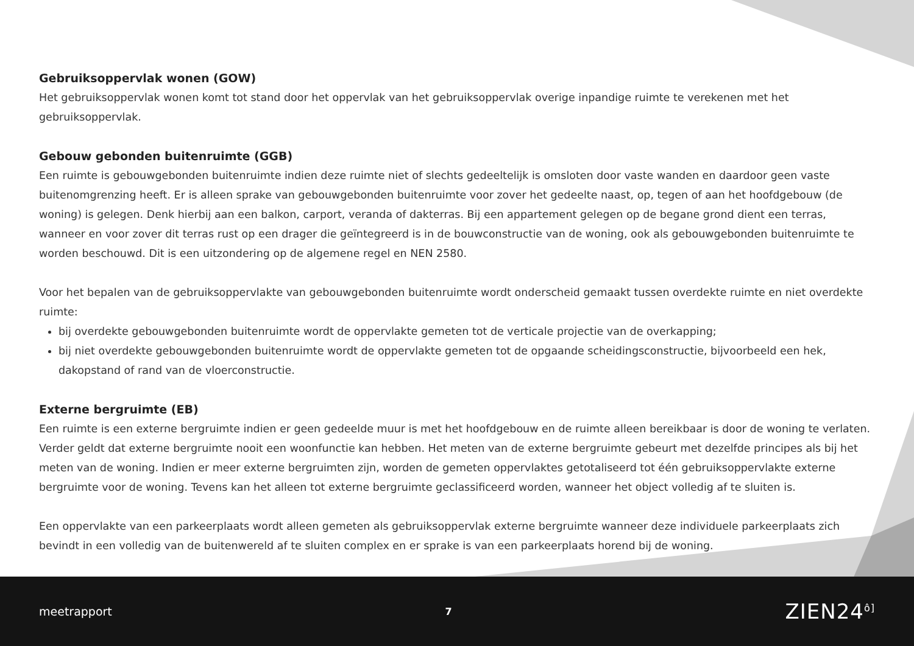Gebruiksoppervlak wonen (GOW)
Het gebruiksoppervlak wonen komt tot stand door het oppervlak van het gebruiksoppervlak overige inpandige ruimte te verekenen met het gebruiksoppervlak.
Gebouw gebonden buitenruimte (GGB)
Een ruimte is gebouwgebonden buitenruimte indien deze ruimte niet of slechts gedeeltelijk is omsloten door vaste wanden en daardoor geen vaste buitenomgrenzing heeft. Er is alleen sprake van gebouwgebonden buitenruimte voor zover het gedeelte naast, op, tegen of aan het hoofdgebouw (de woning) is gelegen. Denk hierbij aan een balkon, carport, veranda of dakterras. Bij een appartement gelegen op de begane grond dient een terras, wanneer en voor zover dit terras rust op een drager die geïntegreerd is in de bouwconstructie van de woning, ook als gebouwgebonden buitenruimte te worden beschouwd. Dit is een uitzondering op de algemene regel en NEN 2580.
Voor het bepalen van de gebruiksoppervlakte van gebouwgebonden buitenruimte wordt onderscheid gemaakt tussen overdekte ruimte en niet overdekte ruimte:
bij overdekte gebouwgebonden buitenruimte wordt de oppervlakte gemeten tot de verticale projectie van de overkapping;
bij niet overdekte gebouwgebonden buitenruimte wordt de oppervlakte gemeten tot de opgaande scheidingsconstructie, bijvoorbeeld een hek, dakopstand of rand van de vloerconstructie.
Externe bergruimte (EB)
Een ruimte is een externe bergruimte indien er geen gedeelde muur is met het hoofdgebouw en de ruimte alleen bereikbaar is door de woning te verlaten. Verder geldt dat externe bergruimte nooit een woonfunctie kan hebben. Het meten van de externe bergruimte gebeurt met dezelfde principes als bij het meten van de woning. Indien er meer externe bergruimten zijn, worden de gemeten oppervlaktes getotaliseerd tot één gebruiksoppervlakte externe bergruimte voor de woning. Tevens kan het alleen tot externe bergruimte geclassificeerd worden, wanneer het object volledig af te sluiten is.
Een oppervlakte van een parkeerplaats wordt alleen gemeten als gebruiksoppervlak externe bergruimte wanneer deze individuele parkeerplaats zich bevindt in een volledig van de buitenwereld af te sluiten complex en er sprake is van een parkeerplaats horend bij de woning.
meetrapport 7 ZIEN24<sup>ô]</sup>